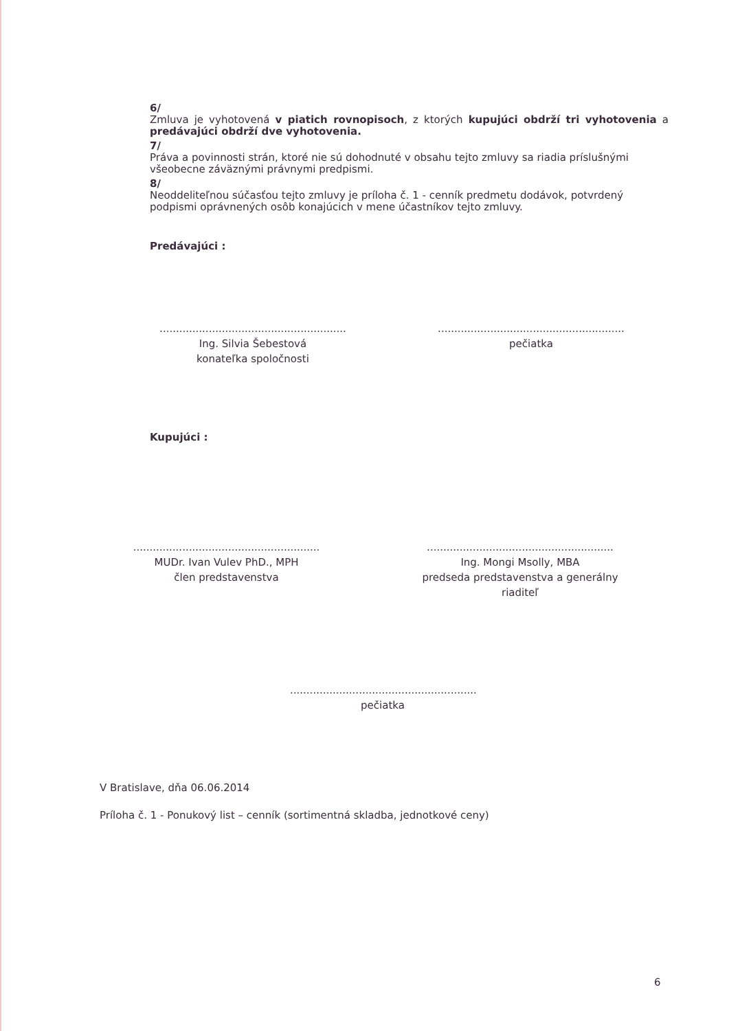6/
Zmluva je vyhotovená v piatich rovnopisoch, z ktorých kupujúci obdrží tri vyhotovenia a predávajúci obdrží dve vyhotovenia.
7/
Práva a povinnosti strán, ktoré nie sú dohodnuté v obsahu tejto zmluvy sa riadia príslušnými všeobecne záväznými právnymi predpismi.
8/
Neoddeliteľnou súčasťou tejto zmluvy je príloha č. 1 - cenník predmetu dodávok, potvrdený podpismi oprávnených osôb konajúcich v mene účastníkov tejto zmluvy.
Predávajúci :
.........................................................
Ing. Silvia Šebestová
konateľka spoločnosti
.........................................................
pečiatka
Kupujúci :
.........................................................
MUDr. Ivan Vulev PhD., MPH
člen predstavenstva
.........................................................
Ing. Mongi Msolly, MBA
predseda predstavenstva a generálny riaditeľ
.........................................................
pečiatka
V Bratislave, dňa 06.06.2014
Príloha č. 1 - Ponukový list – cenník (sortimentná skladba, jednotkové ceny)
6